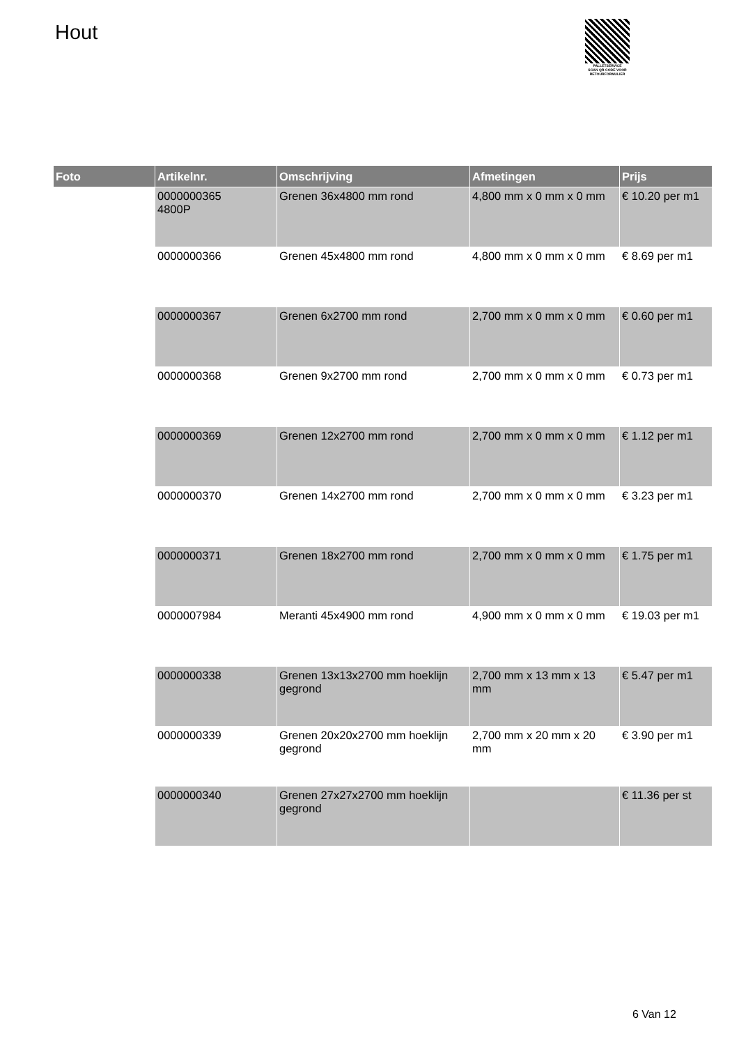Hout
PALLETSERVICE
SCAN QR-CODE VOOR RETOURFORMULIER
| Foto | Artikelnr. | Omschrijving | Afmetingen | Prijs |
| --- | --- | --- | --- | --- |
| | 0000000365 4800P | Grenen 36x4800 mm rond | 4,800 mm x 0 mm x 0 mm | € 10.20 per m1 |
| | 0000000366 | Grenen 45x4800 mm rond | 4,800 mm x 0 mm x 0 mm | € 8.69 per m1 |
| | 0000000367 | Grenen 6x2700 mm rond | 2,700 mm x 0 mm x 0 mm | € 0.60 per m1 |
| | 0000000368 | Grenen 9x2700 mm rond | 2,700 mm x 0 mm x 0 mm | € 0.73 per m1 |
| | 0000000369 | Grenen 12x2700 mm rond | 2,700 mm x 0 mm x 0 mm | € 1.12 per m1 |
| | 0000000370 | Grenen 14x2700 mm rond | 2,700 mm x 0 mm x 0 mm | € 3.23 per m1 |
| | 0000000371 | Grenen 18x2700 mm rond | 2,700 mm x 0 mm x 0 mm | € 1.75 per m1 |
| | 0000007984 | Meranti 45x4900 mm rond | 4,900 mm x 0 mm x 0 mm | € 19.03 per m1 |
| | 0000000338 | Grenen 13x13x2700 mm hoeklijn gegrond | 2,700 mm x 13 mm x 13 mm | € 5.47 per m1 |
| | 0000000339 | Grenen 20x20x2700 mm hoeklijn gegrond | 2,700 mm x 20 mm x 20 mm | € 3.90 per m1 |
| | 0000000340 | Grenen 27x27x2700 mm hoeklijn gegrond | | € 11.36 per st |
6 Van 12